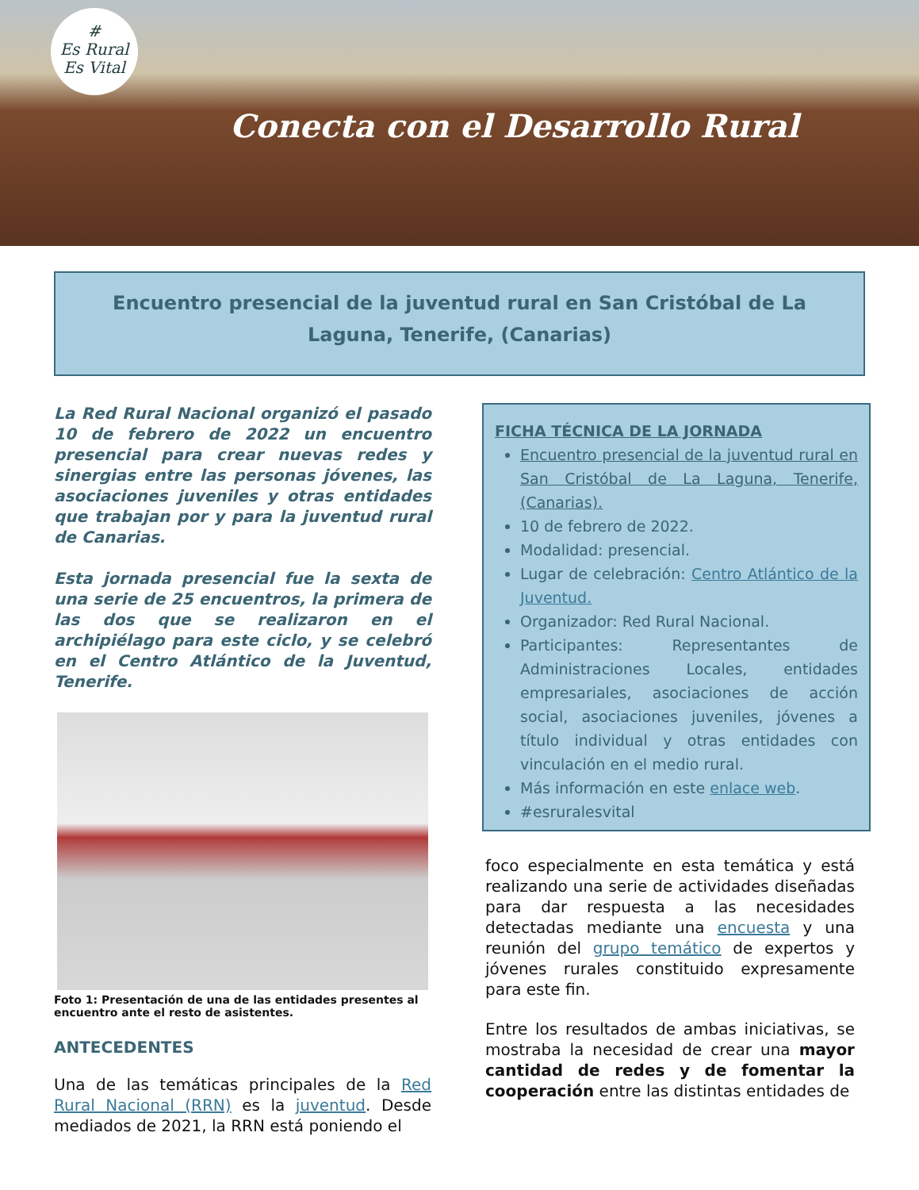#
Es Rural
Es Vital
Conecta con el Desarrollo Rural
Encuentro presencial de la juventud rural en San Cristóbal de La Laguna, Tenerife, (Canarias)
La Red Rural Nacional organizó el pasado 10 de febrero de 2022 un encuentro presencial para crear nuevas redes y sinergias entre las personas jóvenes, las asociaciones juveniles y otras entidades que trabajan por y para la juventud rural de Canarias.
Esta jornada presencial fue la sexta de una serie de 25 encuentros, la primera de las dos que se realizaron en el archipiélago para este ciclo, y se celebró en el Centro Atlántico de la Juventud, Tenerife.
Foto 1: Presentación de una de las entidades presentes al encuentro ante el resto de asistentes.
ANTECEDENTES
Una de las temáticas principales de la Red Rural Nacional (RRN) es la juventud. Desde mediados de 2021, la RRN está poniendo el
FICHA TÉCNICA DE LA JORNADA
Encuentro presencial de la juventud rural en San Cristóbal de La Laguna, Tenerife, (Canarias).
10 de febrero de 2022.
Modalidad: presencial.
Lugar de celebración: Centro Atlántico de la Juventud.
Organizador: Red Rural Nacional.
Participantes: Representantes de Administraciones Locales, entidades empresariales, asociaciones de acción social, asociaciones juveniles, jóvenes a título individual y otras entidades con vinculación en el medio rural.
Más información en este enlace web.
#esruralesvital
foco especialmente en esta temática y está realizando una serie de actividades diseñadas para dar respuesta a las necesidades detectadas mediante una encuesta y una reunión del grupo temático de expertos y jóvenes rurales constituido expresamente para este fin.
Entre los resultados de ambas iniciativas, se mostraba la necesidad de crear una mayor cantidad de redes y de fomentar la cooperación entre las distintas entidades de